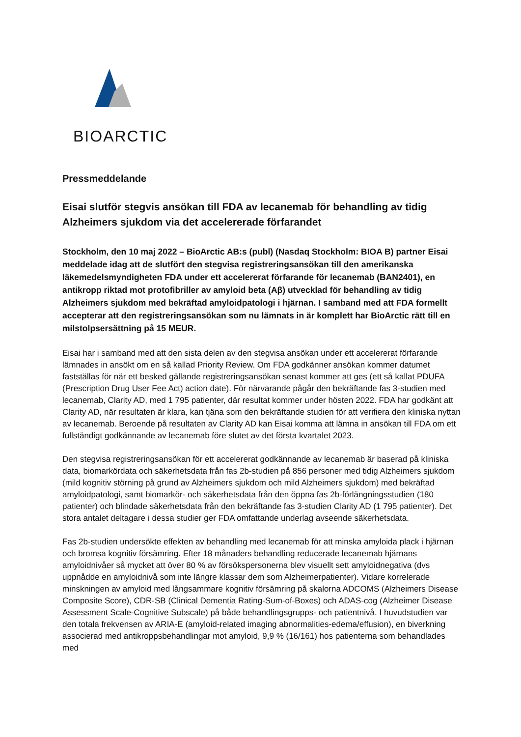BIOARCTIC
Pressmeddelande
Eisai slutför stegvis ansökan till FDA av lecanemab för behandling av tidig Alzheimers sjukdom via det accelererade förfarandet
Stockholm, den 10 maj 2022 – BioArctic AB:s (publ) (Nasdaq Stockholm: BIOA B) partner Eisai meddelade idag att de slutfört den stegvisa registreringsansökan till den amerikanska läkemedelsmyndigheten FDA under ett accelererat förfarande för lecanemab (BAN2401), en antikropp riktad mot protofibriller av amyloid beta (Aβ) utvecklad för behandling av tidig Alzheimers sjukdom med bekräftad amyloidpatologi i hjärnan. I samband med att FDA formellt accepterar att den registreringsansökan som nu lämnats in är komplett har BioArctic rätt till en milstolpsersättning på 15 MEUR.
Eisai har i samband med att den sista delen av den stegvisa ansökan under ett accelererat förfarande lämnades in ansökt om en så kallad Priority Review. Om FDA godkänner ansökan kommer datumet fastställas för när ett besked gällande registreringsansökan senast kommer att ges (ett så kallat PDUFA (Prescription Drug User Fee Act) action date). För närvarande pågår den bekräftande fas 3-studien med lecanemab, Clarity AD, med 1 795 patienter, där resultat kommer under hösten 2022. FDA har godkänt att Clarity AD, när resultaten är klara, kan tjäna som den bekräftande studien för att verifiera den kliniska nyttan av lecanemab. Beroende på resultaten av Clarity AD kan Eisai komma att lämna in ansökan till FDA om ett fullständigt godkännande av lecanemab före slutet av det första kvartalet 2023.
Den stegvisa registreringsansökan för ett accelererat godkännande av lecanemab är baserad på kliniska data, biomarkördata och säkerhetsdata från fas 2b-studien på 856 personer med tidig Alzheimers sjukdom (mild kognitiv störning på grund av Alzheimers sjukdom och mild Alzheimers sjukdom) med bekräftad amyloidpatologi, samt biomarkör- och säkerhetsdata från den öppna fas 2b-förlängningsstudien (180 patienter) och blindade säkerhetsdata från den bekräftande fas 3-studien Clarity AD (1 795 patienter). Det stora antalet deltagare i dessa studier ger FDA omfattande underlag avseende säkerhetsdata.
Fas 2b-studien undersökte effekten av behandling med lecanemab för att minska amyloida plack i hjärnan och bromsa kognitiv försämring. Efter 18 månaders behandling reducerade lecanemab hjärnans amyloidnivåer så mycket att över 80 % av försökspersonerna blev visuellt sett amyloidnegativa (dvs uppnådde en amyloidnivå som inte längre klassar dem som Alzheimerpatienter). Vidare korrelerade minskningen av amyloid med långsammare kognitiv försämring på skalorna ADCOMS (Alzheimers Disease Composite Score), CDR-SB (Clinical Dementia Rating-Sum-of-Boxes) och ADAS-cog (Alzheimer Disease Assessment Scale-Cognitive Subscale) på både behandlingsgrupps- och patientnivå. I huvudstudien var den totala frekvensen av ARIA-E (amyloid-related imaging abnormalities-edema/effusion), en biverkning associerad med antikroppsbehandlingar mot amyloid, 9,9 % (16/161) hos patienterna som behandlades med